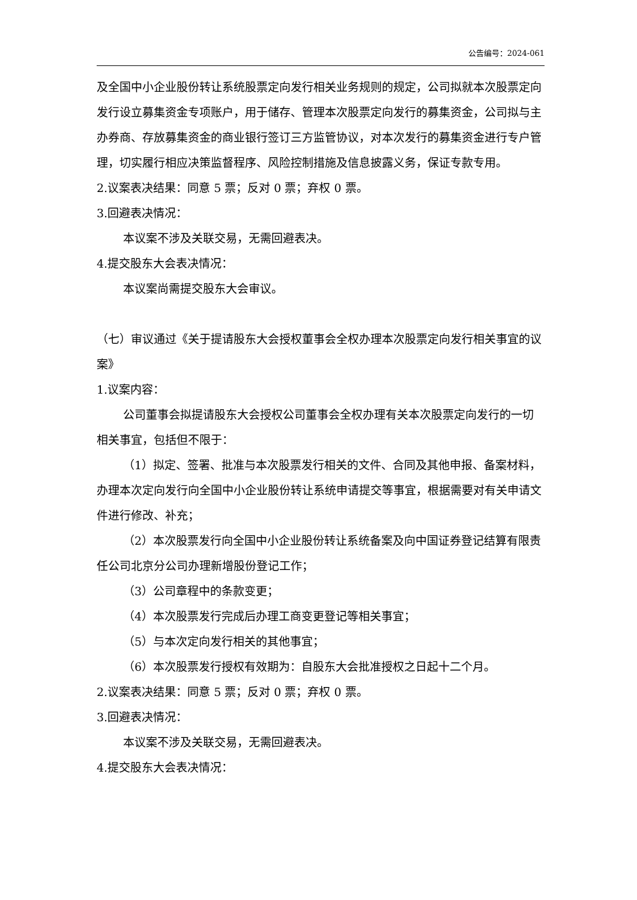公告编号：2024-061
及全国中小企业股份转让系统股票定向发行相关业务规则的规定，公司拟就本次股票定向发行设立募集资金专项账户，用于储存、管理本次股票定向发行的募集资金，公司拟与主办券商、存放募集资金的商业银行签订三方监管协议，对本次发行的募集资金进行专户管理，切实履行相应决策监督程序、风险控制措施及信息披露义务，保证专款专用。
2.议案表决结果：同意 5 票；反对 0 票；弃权 0 票。
3.回避表决情况：
本议案不涉及关联交易，无需回避表决。
4.提交股东大会表决情况：
本议案尚需提交股东大会审议。
（七）审议通过《关于提请股东大会授权董事会全权办理本次股票定向发行相关事宜的议案》
1.议案内容：
公司董事会拟提请股东大会授权公司董事会全权办理有关本次股票定向发行的一切相关事宜，包括但不限于：
（1）拟定、签署、批准与本次股票发行相关的文件、合同及其他申报、备案材料，办理本次定向发行向全国中小企业股份转让系统申请提交等事宜，根据需要对有关申请文件进行修改、补充；
（2）本次股票发行向全国中小企业股份转让系统备案及向中国证券登记结算有限责任公司北京分公司办理新增股份登记工作；
（3）公司章程中的条款变更；
（4）本次股票发行完成后办理工商变更登记等相关事宜；
（5）与本次定向发行相关的其他事宜；
（6）本次股票发行授权有效期为：自股东大会批准授权之日起十二个月。
2.议案表决结果：同意 5 票；反对 0 票；弃权 0 票。
3.回避表决情况：
本议案不涉及关联交易，无需回避表决。
4.提交股东大会表决情况：